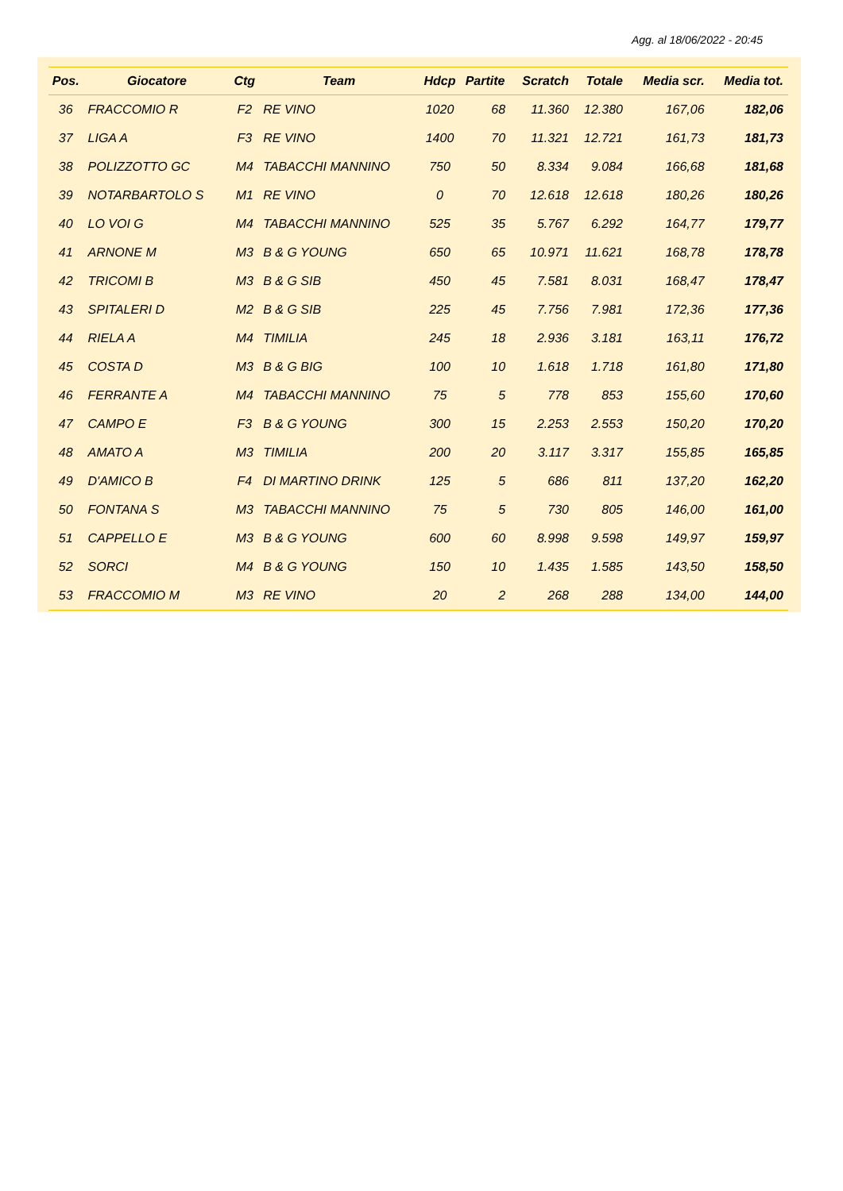Agg. al 18/06/2022 - 20:45
| Pos. | Giocatore | Ctg | Team | Hdcp | Partite | Scratch | Totale | Media scr. | Media tot. |
| --- | --- | --- | --- | --- | --- | --- | --- | --- | --- |
| 36 | FRACCOMIO R | F2 | RE VINO | 1020 | 68 | 11.360 | 12.380 | 167,06 | 182,06 |
| 37 | LIGA A | F3 | RE VINO | 1400 | 70 | 11.321 | 12.721 | 161,73 | 181,73 |
| 38 | POLIZZOTTO GC | M4 | TABACCHI MANNINO | 750 | 50 | 8.334 | 9.084 | 166,68 | 181,68 |
| 39 | NOTARBARTOLO S | M1 | RE VINO | 0 | 70 | 12.618 | 12.618 | 180,26 | 180,26 |
| 40 | LO VOI G | M4 | TABACCHI MANNINO | 525 | 35 | 5.767 | 6.292 | 164,77 | 179,77 |
| 41 | ARNONE M | M3 | B & G YOUNG | 650 | 65 | 10.971 | 11.621 | 168,78 | 178,78 |
| 42 | TRICOMI B | M3 | B & G SIB | 450 | 45 | 7.581 | 8.031 | 168,47 | 178,47 |
| 43 | SPITALERI D | M2 | B & G SIB | 225 | 45 | 7.756 | 7.981 | 172,36 | 177,36 |
| 44 | RIELA A | M4 | TIMILIA | 245 | 18 | 2.936 | 3.181 | 163,11 | 176,72 |
| 45 | COSTA D | M3 | B & G BIG | 100 | 10 | 1.618 | 1.718 | 161,80 | 171,80 |
| 46 | FERRANTE A | M4 | TABACCHI MANNINO | 75 | 5 | 778 | 853 | 155,60 | 170,60 |
| 47 | CAMPO E | F3 | B & G YOUNG | 300 | 15 | 2.253 | 2.553 | 150,20 | 170,20 |
| 48 | AMATO A | M3 | TIMILIA | 200 | 20 | 3.117 | 3.317 | 155,85 | 165,85 |
| 49 | D'AMICO B | F4 | DI MARTINO DRINK | 125 | 5 | 686 | 811 | 137,20 | 162,20 |
| 50 | FONTANA S | M3 | TABACCHI MANNINO | 75 | 5 | 730 | 805 | 146,00 | 161,00 |
| 51 | CAPPELLO E | M3 | B & G YOUNG | 600 | 60 | 8.998 | 9.598 | 149,97 | 159,97 |
| 52 | SORCI | M4 | B & G YOUNG | 150 | 10 | 1.435 | 1.585 | 143,50 | 158,50 |
| 53 | FRACCOMIO M | M3 | RE VINO | 20 | 2 | 268 | 288 | 134,00 | 144,00 |